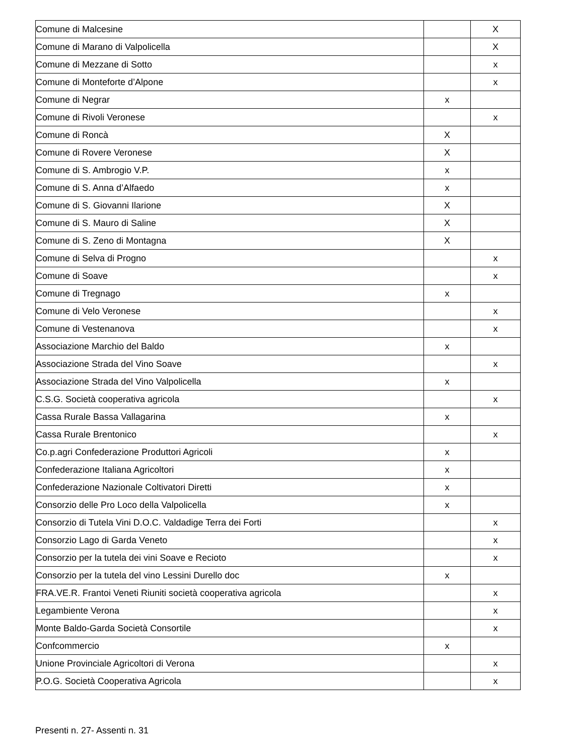| Comune di Malcesine | | X |
| Comune di Marano di Valpolicella | | X |
| Comune di Mezzane di Sotto | | x |
| Comune di Monteforte d’Alpone | | x |
| Comune di Negrar | x | |
| Comune di Rivoli Veronese | | x |
| Comune di Roncà | X | |
| Comune di Rovere Veronese | X | |
| Comune di S. Ambrogio V.P. | x | |
| Comune di S. Anna d’Alfaedo | x | |
| Comune di S. Giovanni Ilarione | X | |
| Comune di S. Mauro di Saline | X | |
| Comune di S. Zeno di Montagna | X | |
| Comune di Selva di Progno | | x |
| Comune di Soave | | x |
| Comune di Tregnago | x | |
| Comune di Velo Veronese | | x |
| Comune di Vestenanova | | x |
| Associazione Marchio del Baldo | x | |
| Associazione Strada del Vino Soave | | x |
| Associazione Strada del Vino Valpolicella | x | |
| C.S.G. Società cooperativa agricola | | x |
| Cassa Rurale Bassa Vallagarina | x | |
| Cassa Rurale Brentonico | | x |
| Co.p.agri Confederazione Produttori Agricoli | x | |
| Confederazione Italiana Agricoltori | x | |
| Confederazione Nazionale Coltivatori Diretti | x | |
| Consorzio delle Pro Loco della Valpolicella | x | |
| Consorzio di Tutela Vini D.O.C. Valdadige Terra dei Forti | | x |
| Consorzio Lago di Garda Veneto | | x |
| Consorzio per la tutela dei vini Soave e Recioto | | x |
| Consorzio per la tutela del vino Lessini Durello doc | x | |
| FRA.VE.R. Frantoi Veneti Riuniti società cooperativa agricola | | x |
| Legambiente Verona | | x |
| Monte Baldo-Garda Società Consortile | | x |
| Confcommercio | x | |
| Unione Provinciale Agricoltori di Verona | | x |
| P.O.G. Società Cooperativa Agricola | | x |
Presenti n. 27- Assenti n. 31